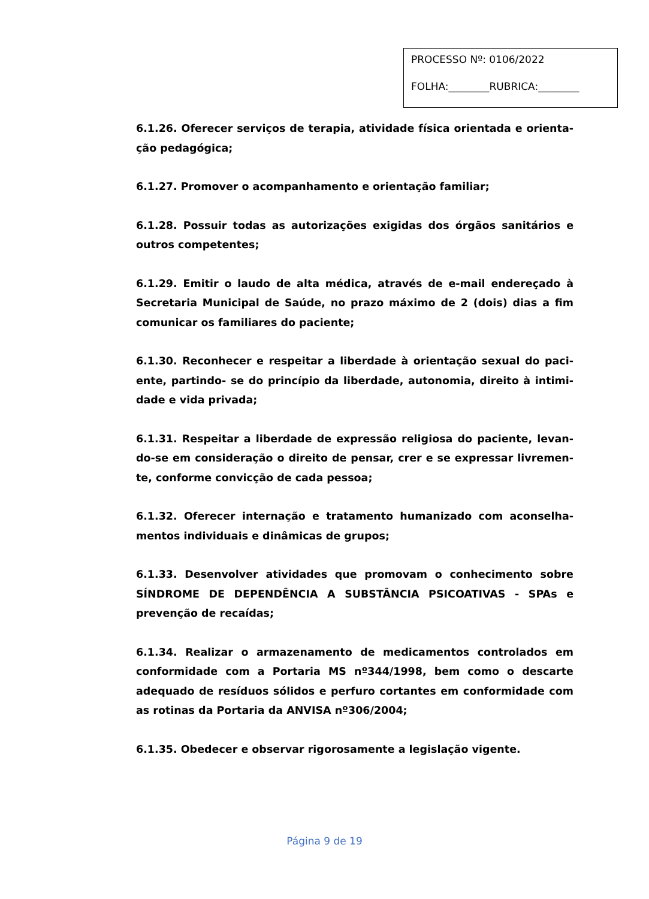PROCESSO Nº: 0106/2022
FOLHA:________RUBRICA:________
6.1.26. Oferecer serviços de terapia, atividade física orientada e orienta-ção pedagógica;
6.1.27. Promover o acompanhamento e orientação familiar;
6.1.28. Possuir todas as autorizações exigidas dos órgãos sanitários e outros competentes;
6.1.29. Emitir o laudo de alta médica, através de e-mail endereçado à Secretaria Municipal de Saúde, no prazo máximo de 2 (dois) dias a fim comunicar os familiares do paciente;
6.1.30. Reconhecer e respeitar a liberdade à orientação sexual do paci-ente, partindo- se do princípio da liberdade, autonomia, direito à intimi-dade e vida privada;
6.1.31. Respeitar a liberdade de expressão religiosa do paciente, levan-do-se em consideração o direito de pensar, crer e se expressar livremen-te, conforme convicção de cada pessoa;
6.1.32. Oferecer internação e tratamento humanizado com aconselha-mentos individuais e dinâmicas de grupos;
6.1.33. Desenvolver atividades que promovam o conhecimento sobre SÍNDROME DE DEPENDÊNCIA A SUBSTÂNCIA PSICOATIVAS - SPAs e prevenção de recaídas;
6.1.34. Realizar o armazenamento de medicamentos controlados em conformidade com a Portaria MS nº344/1998, bem como o descarte adequado de resíduos sólidos e perfuro cortantes em conformidade com as rotinas da Portaria da ANVISA nº306/2004;
6.1.35. Obedecer e observar rigorosamente a legislação vigente.
Página 9 de 19